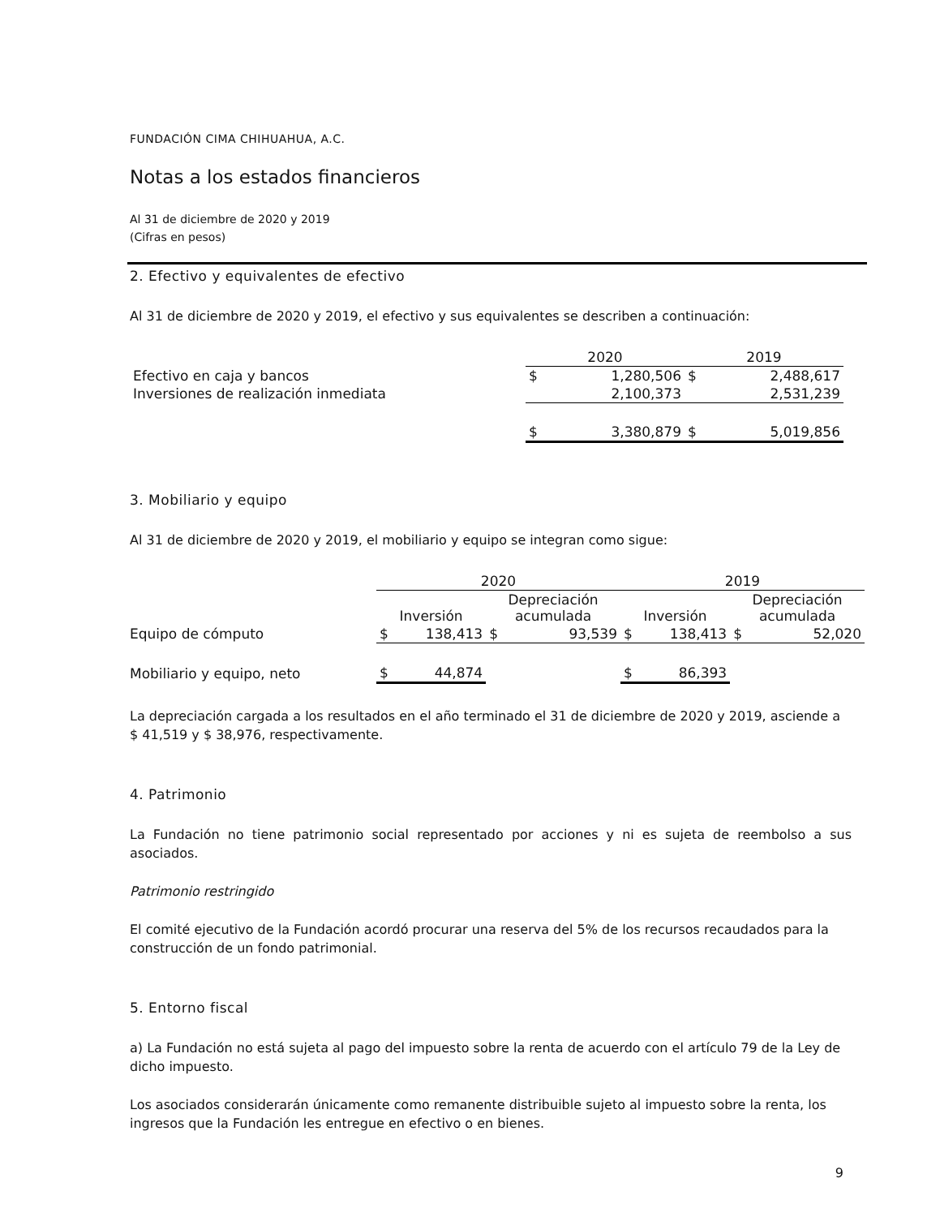FUNDACIÓN CIMA CHIHUAHUA, A.C.
Notas a los estados financieros
Al 31 de diciembre de 2020 y 2019
(Cifras en pesos)
2. Efectivo y equivalentes de efectivo
Al 31 de diciembre de 2020 y 2019, el efectivo y sus equivalentes se describen a continuación:
| | 2020 | | 2019 | |
| --- | --- | --- | --- | --- |
| Efectivo en caja y bancos | $ | 1,280,506 | $ | 2,488,617 |
| Inversiones de realización inmediata | | 2,100,373 | | 2,531,239 |
| | $ | 3,380,879 | $ | 5,019,856 |
3. Mobiliario y equipo
Al 31 de diciembre de 2020 y 2019, el mobiliario y equipo se integran como sigue:
| | 2020 | | | | 2019 | | | |
| --- | --- | --- | --- | --- | --- | --- | --- | --- |
| | Inversión | | Depreciación acumulada | | Inversión | | Depreciación acumulada | |
| Equipo de cómputo | $ | 138,413 | $ | 93,539 | $ | 138,413 | $ | 52,020 |
| Mobiliario y equipo, neto | $ | 44,874 | | | $ | 86,393 | | |
La depreciación cargada a los resultados en el año terminado el 31 de diciembre de 2020 y 2019, asciende a $ 41,519 y $ 38,976, respectivamente.
4. Patrimonio
La Fundación no tiene patrimonio social representado por acciones y ni es sujeta de reembolso a sus asociados.
Patrimonio restringido
El comité ejecutivo de la Fundación acordó procurar una reserva del 5% de los recursos recaudados para la construcción de un fondo patrimonial.
5. Entorno fiscal
a) La Fundación no está sujeta al pago del impuesto sobre la renta de acuerdo con el artículo 79 de la Ley de dicho impuesto.
Los asociados considerarán únicamente como remanente distribuible sujeto al impuesto sobre la renta, los ingresos que la Fundación les entregue en efectivo o en bienes.
9